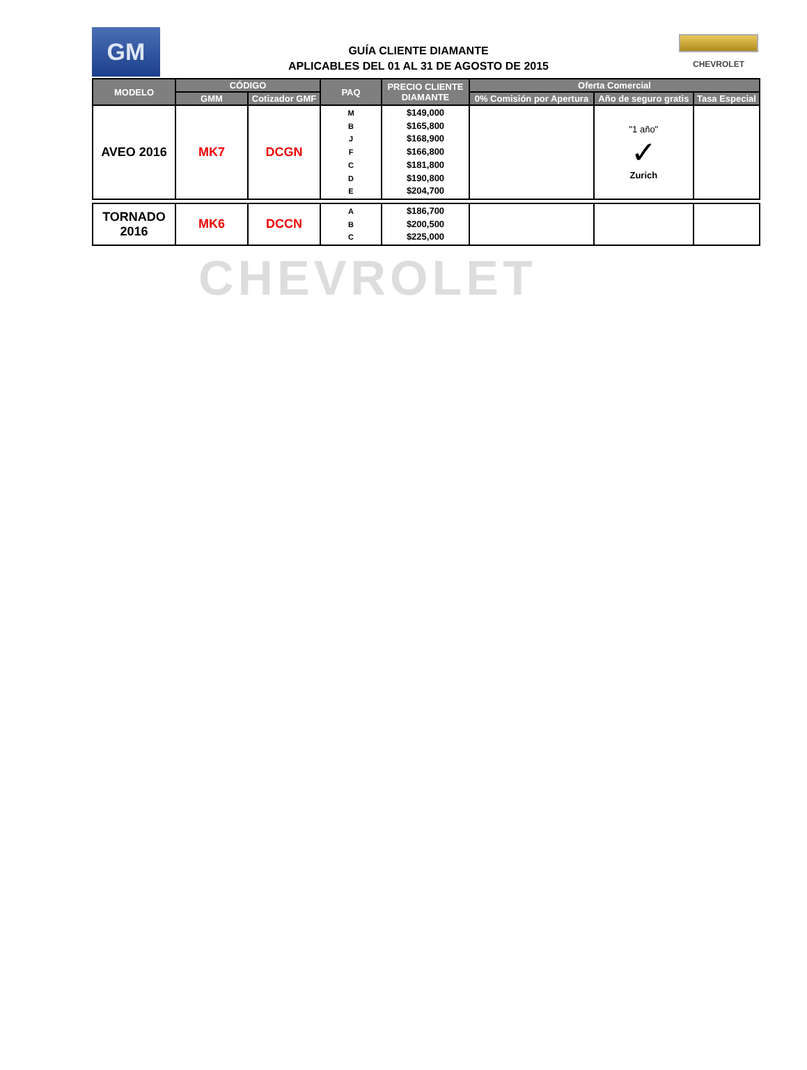GM
GUÍA CLIENTE DIAMANTE
APLICABLES DEL 01 AL 31 DE AGOSTO DE 2015
CHEVROLET
| MODELO | CÓDIGO | | PAQ | PRECIO CLIENTE DIAMANTE | Oferta Comercial | | |
| --- | --- | --- | --- | --- | --- | --- | --- |
| | GMM | Cotizador GMF | | | 0% Comisión por Apertura | Año de seguro gratis | Tasa Especial |
| AVEO 2016 | MK7 | DCGN | M B J F C D E | $149,000 $165,800 $168,900 $166,800 $181,800 $190,800 $204,700 | | "1 año" ✓ Zurich | |
| TORNADO 2016 | MK6 | DCCN | A B C | $186,700 $200,500 $225,000 | | | |
CHEVROLET